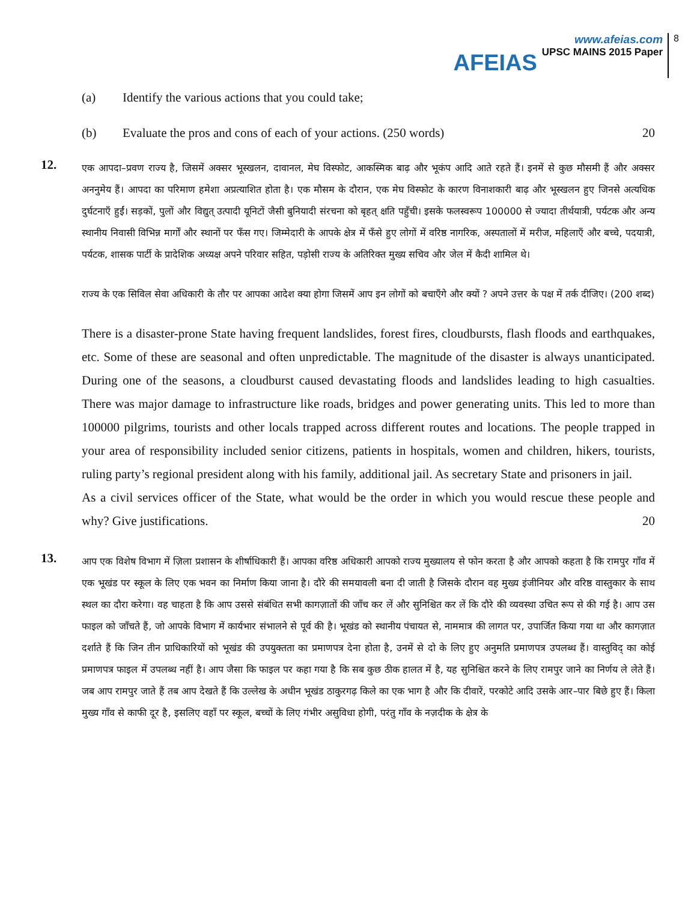AFEIAS
www.afeias.com
UPSC MAINS 2015 Paper
8
(a) Identify the various actions that you could take;
(b) Evaluate the pros and cons of each of your actions. (250 words) 20
12.
एक आपदा–प्रवण राज्य है, जिसमें अक्सर भूस्खलन, दावानल, मेघ विस्फोट, आकस्मिक बाढ़ और भूकंप आदि आते रहते हैं। इनमें से कुछ मौसमी हैं और अक्सर अननुमेय हैं। आपदा का परिमाण हमेशा अप्रत्याशित होता है। एक मौसम के दौरान, एक मेघ विस्फोट के कारण विनाशकारी बाढ़ और भूस्खलन हुए जिनसे अत्यधिक दुर्घटनाएँ हुईं। सड़कों, पुलों और विद्युत् उत्पादी यूनिटों जैसी बुनियादी संरचना को बृहत् क्षति पहुँची। इसके फलस्वरूप 100000 से ज्यादा तीर्थयात्री, पर्यटक और अन्य स्थानीय निवासी विभिन्न मार्गों और स्थानों पर फँस गए। जिम्मेदारी के आपके क्षेत्र में फँसे हुए लोगों में वरिष्ठ नागरिक, अस्पतालों में मरीज, महिलाएँ और बच्चे, पदयात्री, पर्यटक, शासक पार्टी के प्रादेशिक अध्यक्ष अपने परिवार सहित, पड़ोसी राज्य के अतिरिक्त मुख्य सचिव और जेल में कैदी शामिल थे।
राज्य के एक सिविल सेवा अधिकारी के तौर पर आपका आदेश क्या होगा जिसमें आप इन लोगों को बचाएँगे और क्यों ? अपने उत्तर के पक्ष में तर्क दीजिए। (200 शब्द)
There is a disaster-prone State having frequent landslides, forest fires, cloudbursts, flash floods and earthquakes, etc. Some of these are seasonal and often unpredictable. The magnitude of the disaster is always unanticipated. During one of the seasons, a cloudburst caused devastating floods and landslides leading to high casualties. There was major damage to infrastructure like roads, bridges and power generating units. This led to more than 100000 pilgrims, tourists and other locals trapped across different routes and locations. The people trapped in your area of responsibility included senior citizens, patients in hospitals, women and children, hikers, tourists, ruling party’s regional president along with his family, additional jail. As secretary State and prisoners in jail.
As a civil services officer of the State, what would be the order in which you would rescue these people and why? Give justifications. 20
13.
आप एक विशेष विभाग में ज़िला प्रशासन के शीर्षाधिकारी हैं। आपका वरिष्ठ अधिकारी आपको राज्य मुख्यालय से फोन करता है और आपको कहता है कि रामपुर गाँव में एक भूखंड पर स्कूल के लिए एक भवन का निर्माण किया जाना है। दौरे की समयावली बना दी जाती है जिसके दौरान वह मुख्य इंजीनियर और वरिष्ठ वास्तुकार के साथ स्थल का दौरा करेगा। वह चाहता है कि आप उससे संबंधित सभी कागज़ातों की जाँच कर लें और सुनिश्चित कर लें कि दौरे की व्यवस्था उचित रूप से की गई है। आप उस फाइल को जाँचते हैं, जो आपके विभाग में कार्यभार संभालने से पूर्व की है। भूखंड को स्थानीय पंचायत से, नाममात्र की लागत पर, उपार्जित किया गया था और कागज़ात दर्शाते हैं कि जिन तीन प्राधिकारियों को भूखंड की उपयुक्तता का प्रमाणपत्र देना होता है, उनमें से दो के लिए हुए अनुमति प्रमाणपत्र उपलब्ध हैं। वास्तुविद् का कोई प्रमाणपत्र फाइल में उपलब्ध नहीं है। आप जैसा कि फाइल पर कहा गया है कि सब कुछ ठीक हालत में है, यह सुनिश्चित करने के लिए रामपुर जाने का निर्णय ले लेते हैं। जब आप रामपुर जाते हैं तब आप देखते हैं कि उल्लेख के अधीन भूखंड ठाकुरगढ़ किले का एक भाग है और कि दीवारें, परकोटे आदि उसके आर–पार बिछे हुए हैं। किला मुख्य गाँव से काफी दूर है, इसलिए वहाँ पर स्कूल, बच्चों के लिए गंभीर असुविधा होगी, परंतु गाँव के नज़दीक के क्षेत्र के